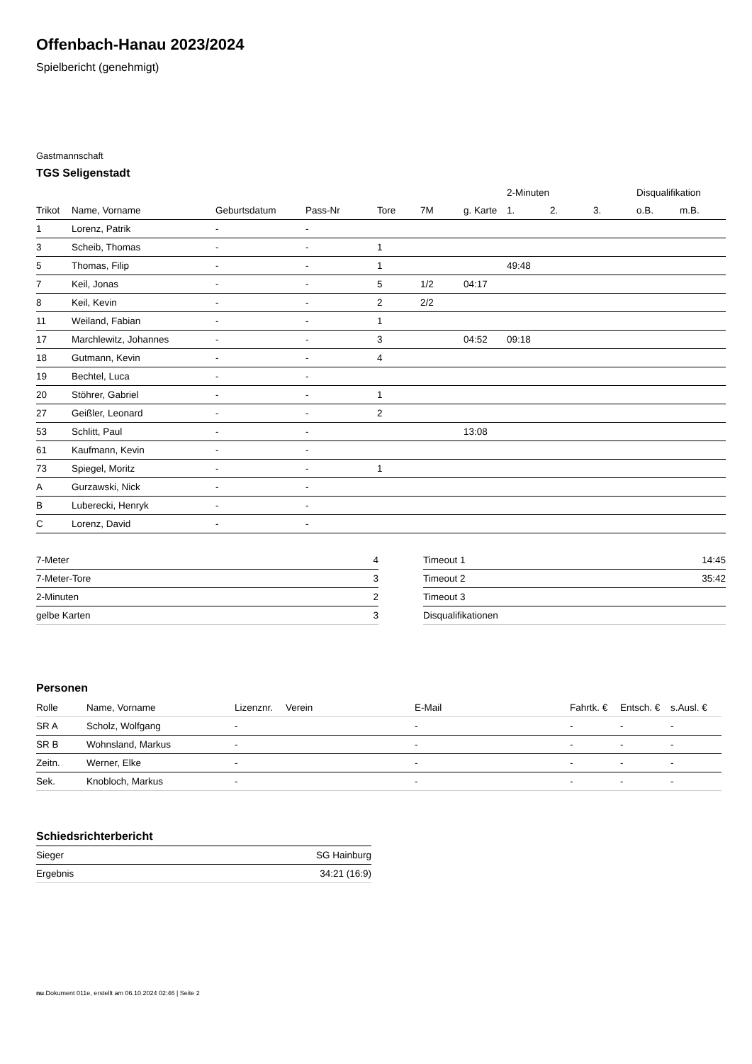Offenbach-Hanau 2023/2024
Spielbericht (genehmigt)
Gastmannschaft
TGS Seligenstadt
| | | | | | | | 2-Minuten | | | Disqualifikation | |
| --- | --- | --- | --- | --- | --- | --- | --- | --- | --- | --- | --- |
| Trikot | Name, Vorname | Geburtsdatum | Pass-Nr | Tore | 7M | g. Karte | 1. | 2. | 3. | o.B. | m.B. |
| 1 | Lorenz, Patrik | - | - | | | | | | | | |
| 3 | Scheib, Thomas | - | - | 1 | | | | | | | |
| 5 | Thomas, Filip | - | - | 1 | | | 49:48 | | | | |
| 7 | Keil, Jonas | - | - | 5 | 1/2 | 04:17 | | | | | |
| 8 | Keil, Kevin | - | - | 2 | 2/2 | | | | | | |
| 11 | Weiland, Fabian | - | - | 1 | | | | | | | |
| 17 | Marchlewitz, Johannes | - | - | 3 | | 04:52 | 09:18 | | | | |
| 18 | Gutmann, Kevin | - | - | 4 | | | | | | | |
| 19 | Bechtel, Luca | - | - | | | | | | | | |
| 20 | Stöhrer, Gabriel | - | - | 1 | | | | | | | |
| 27 | Geißler, Leonard | - | - | 2 | | | | | | | |
| 53 | Schlitt, Paul | - | - | | | 13:08 | | | | | |
| 61 | Kaufmann, Kevin | - | - | | | | | | | | |
| 73 | Spiegel, Moritz | - | - | 1 | | | | | | | |
| A | Gurzawski, Nick | - | - | | | | | | | | |
| B | Luberecki, Henryk | - | - | | | | | | | | |
| C | Lorenz, David | - | - | | | | | | | | |
| 7-Meter | 4 |
| 7-Meter-Tore | 3 |
| 2-Minuten | 2 |
| gelbe Karten | 3 |
| Timeout 1 | 14:45 |
| Timeout 2 | 35:42 |
| Timeout 3 | |
| Disqualifikationen | |
Personen
| Rolle | Name, Vorname | Lizenznr. | Verein | E-Mail | Fahrtk. € | Entsch. € | s.Ausl. € |
| SR A | Scholz, Wolfgang | - | | - | - | - | - |
| SR B | Wohnsland, Markus | - | | - | - | - | - |
| Zeitn. | Werner, Elke | - | | - | - | - | - |
| Sek. | Knobloch, Markus | - | | - | - | - | - |
Schiedsrichterbericht
| Sieger | SG Hainburg |
| Ergebnis | 34:21 (16:9) |
nu.Dokument 011e, erstellt am 06.10.2024 02:46 | Seite 2